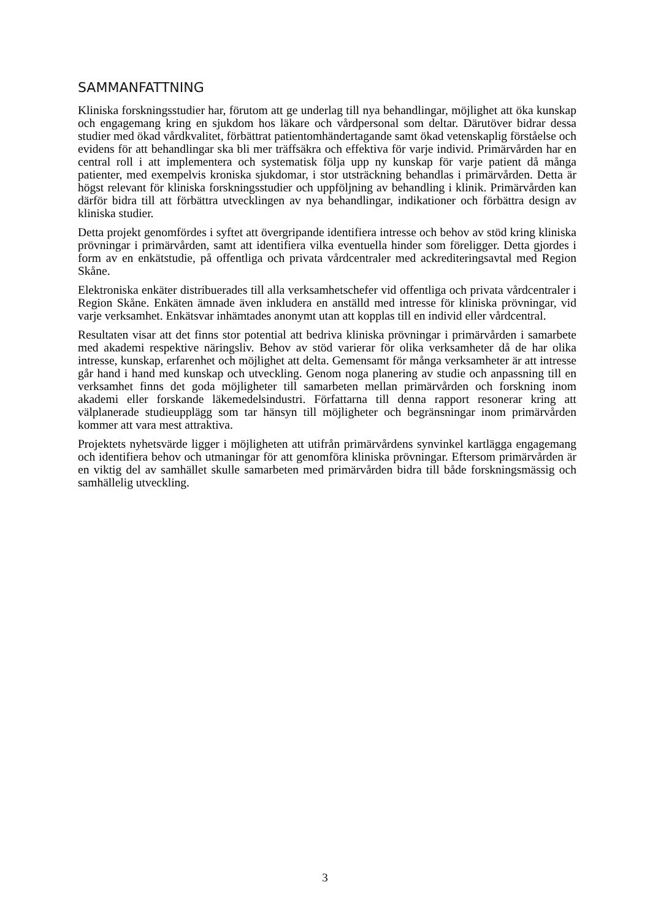SAMMANFATTNING
Kliniska forskningsstudier har, förutom att ge underlag till nya behandlingar, möjlighet att öka kunskap och engagemang kring en sjukdom hos läkare och vårdpersonal som deltar. Därutöver bidrar dessa studier med ökad vårdkvalitet, förbättrat patientomhändertagande samt ökad vetenskaplig förståelse och evidens för att behandlingar ska bli mer träffsäkra och effektiva för varje individ. Primärvården har en central roll i att implementera och systematisk följa upp ny kunskap för varje patient då många patienter, med exempelvis kroniska sjukdomar, i stor utsträckning behandlas i primärvården. Detta är högst relevant för kliniska forskningsstudier och uppföljning av behandling i klinik. Primärvården kan därför bidra till att förbättra utvecklingen av nya behandlingar, indikationer och förbättra design av kliniska studier.
Detta projekt genomfördes i syftet att övergripande identifiera intresse och behov av stöd kring kliniska prövningar i primärvården, samt att identifiera vilka eventuella hinder som föreligger. Detta gjordes i form av en enkätstudie, på offentliga och privata vårdcentraler med ackrediteringsavtal med Region Skåne.
Elektroniska enkäter distribuerades till alla verksamhetschefer vid offentliga och privata vårdcentraler i Region Skåne. Enkäten ämnade även inkludera en anställd med intresse för kliniska prövningar, vid varje verksamhet. Enkätsvar inhämtades anonymt utan att kopplas till en individ eller vårdcentral.
Resultaten visar att det finns stor potential att bedriva kliniska prövningar i primärvården i samarbete med akademi respektive näringsliv. Behov av stöd varierar för olika verksamheter då de har olika intresse, kunskap, erfarenhet och möjlighet att delta. Gemensamt för många verksamheter är att intresse går hand i hand med kunskap och utveckling. Genom noga planering av studie och anpassning till en verksamhet finns det goda möjligheter till samarbeten mellan primärvården och forskning inom akademi eller forskande läkemedelsindustri. Författarna till denna rapport resonerar kring att välplanerade studieupplägg som tar hänsyn till möjligheter och begränsningar inom primärvården kommer att vara mest attraktiva.
Projektets nyhetsvärde ligger i möjligheten att utifrån primärvårdens synvinkel kartlägga engagemang och identifiera behov och utmaningar för att genomföra kliniska prövningar. Eftersom primärvården är en viktig del av samhället skulle samarbeten med primärvården bidra till både forskningsmässig och samhällelig utveckling.
3